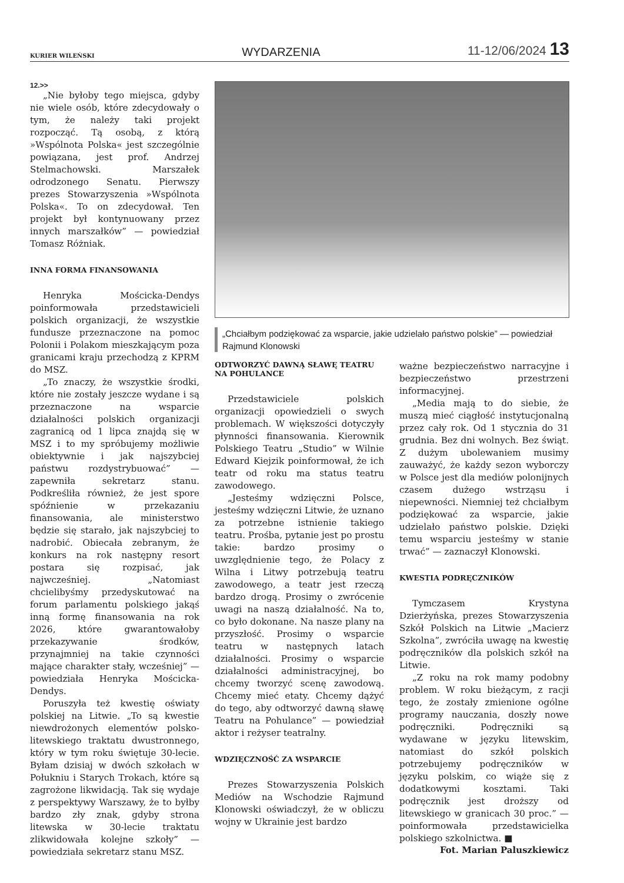KURIER WILEŃSKI WYDARZENIA 11-12/06/2024 13
12.>>
„Nie byłoby tego miejsca, gdyby nie wiele osób, które zdecydowały o tym, że należy taki projekt rozpocząć. Tą osobą, z którą »Wspólnota Polska« jest szczególnie powiązana, jest prof. Andrzej Stelmachowski. Marszałek odrodzonego Senatu. Pierwszy prezes Stowarzyszenia »Wspólnota Polska«. To on zdecydował. Ten projekt był kontynuowany przez innych marszałków” — powiedział Tomasz Różniak.
INNA FORMA FINANSOWANIA
Henryka Mościcka-Dendys poinformowała przedstawicieli polskich organizacji, że wszystkie fundusze przeznaczone na pomoc Polonii i Polakom mieszkającym poza granicami kraju przechodzą z KPRM do MSZ.
„To znaczy, że wszystkie środki, które nie zostały jeszcze wydane i są przeznaczone na wsparcie działalności polskich organizacji zagranicą od 1 lipca znajdą się w MSZ i to my spróbujemy możliwie obiektywnie i jak najszybciej państwu rozdystrybuować” — zapewniła sekretarz stanu. Podkreśliła również, że jest spore spóźnienie w przekazaniu finansowania, ale ministerstwo będzie się starało, jak najszybciej to nadrobić. Obiecała zebranym, że konkurs na rok następny resort postara się rozpisać, jak najwcześniej. „Natomiast chcielibyśmy przedyskutować na forum parlamentu polskiego jakąś inną formę finansowania na rok 2026, które gwarantowałoby przekazywanie środków, przynajmniej na takie czynności mające charakter stały, wcześniej” — powiedziała Henryka Mościcka-Dendys.
Poruszyła też kwestię oświaty polskiej na Litwie. „To są kwestie niewdrożonych elementów polsko-litewskiego traktatu dwustronnego, który w tym roku świętuje 30-lecie. Byłam dzisiaj w dwóch szkołach w Połukniu i Starych Trokach, które są zagrożone likwidacją. Tak się wydaje z perspektywy Warszawy, że to byłby bardzo zły znak, gdyby strona litewska w 30-lecie traktatu zlikwidowała kolejne szkoły” — powiedziała sekretarz stanu MSZ.
„Chciałbym podziękować za wsparcie, jakie udzielało państwo polskie” — powiedział Rajmund Klonowski
ODTWORZYĆ DAWNĄ SŁAWĘ TEATRU NA POHULANCE
Przedstawiciele polskich organizacji opowiedzieli o swych problemach. W większości dotyczyły płynności finansowania. Kierownik Polskiego Teatru „Studio” w Wilnie Edward Kiejzik poinformował, że ich teatr od roku ma status teatru zawodowego.
„Jesteśmy wdzięczni Polsce, jesteśmy wdzięczni Litwie, że uznano za potrzebne istnienie takiego teatru. Prośba, pytanie jest po prostu takie: bardzo prosimy o uwzględnienie tego, że Polacy z Wilna i Litwy potrzebują teatru zawodowego, a teatr jest rzeczą bardzo drogą. Prosimy o zwrócenie uwagi na naszą działalność. Na to, co było dokonane. Na nasze plany na przyszłość. Prosimy o wsparcie teatru w następnych latach działalności. Prosimy o wsparcie działalności administracyjnej, bo chcemy tworzyć scenę zawodową. Chcemy mieć etaty. Chcemy dążyć do tego, aby odtworzyć dawną sławę Teatru na Pohulance” — powiedział aktor i reżyser teatralny.
WDZIĘCZNOŚĆ ZA WSPARCIE
Prezes Stowarzyszenia Polskich Mediów na Wschodzie Rajmund Klonowski oświadczył, że w obliczu wojny w Ukrainie jest bardzo
ważne bezpieczeństwo narracyjne i bezpieczeństwo przestrzeni informacyjnej.
„Media mają to do siebie, że muszą mieć ciągłość instytucjonalną przez cały rok. Od 1 stycznia do 31 grudnia. Bez dni wolnych. Bez świąt. Z dużym ubolewaniem musimy zauważyć, że każdy sezon wyborczy w Polsce jest dla mediów polonijnych czasem dużego wstrząsu i niepewności. Niemniej też chciałbym podziękować za wsparcie, jakie udzielało państwo polskie. Dzięki temu wsparciu jesteśmy w stanie trwać” — zaznaczył Klonowski.
KWESTIA PODRĘCZNIKÓW
Tymczasem Krystyna Dzierżyńska, prezes Stowarzyszenia Szkół Polskich na Litwie „Macierz Szkolna”, zwróciła uwagę na kwestię podręczników dla polskich szkół na Litwie.
„Z roku na rok mamy podobny problem. W roku bieżącym, z racji tego, że zostały zmienione ogólne programy nauczania, doszły nowe podręczniki. Podręczniki są wydawane w języku litewskim, natomiast do szkół polskich potrzebujemy podręczników w języku polskim, co wiąże się z dodatkowymi kosztami. Taki podręcznik jest droższy od litewskiego w granicach 30 proc.” — poinformowała przedstawicielka polskiego szkolnictwa. ■
Fot. Marian Paluszkiewicz